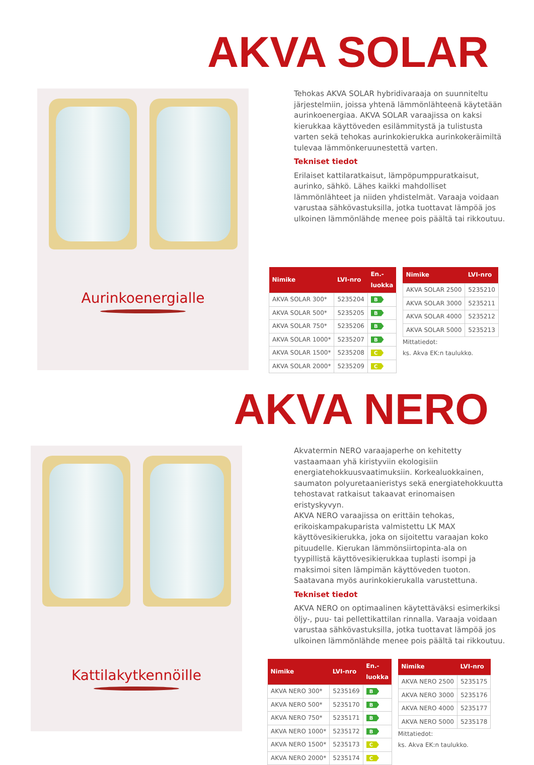AKVA SOLAR
Aurinkoenergialle
Tehokas AKVA SOLAR hybridivaraaja on suunniteltu järjestelmiin, joissa yhtenä lämmönlähteenä käytetään aurinkoenergiaa. AKVA SOLAR varaajissa on kaksi kierukkaa käyttöveden esilämmitystä ja tulistusta varten sekä tehokas aurinkokierukka aurinkokeräimiltä tulevaa lämmönkeruunestettä varten.
Tekniset tiedot
Erilaiset kattilaratkaisut, lämpöpumppuratkaisut, aurinko, sähkö. Lähes kaikki mahdolliset lämmönlähteet ja niiden yhdistelmät. Varaaja voidaan varustaa sähkövastuksilla, jotka tuottavat lämpöä jos ulkoinen lämmönlähde menee pois päältä tai rikkoutuu.
| Nimike | LVI-nro | En.- luokka |
| --- | --- | --- |
| AKVA SOLAR 300* | 5235204 | B |
| AKVA SOLAR 500* | 5235205 | B |
| AKVA SOLAR 750* | 5235206 | B |
| AKVA SOLAR 1000* | 5235207 | B |
| AKVA SOLAR 1500* | 5235208 | C |
| AKVA SOLAR 2000* | 5235209 | C |
| Nimike | LVI-nro |
| --- | --- |
| AKVA SOLAR 2500 | 5235210 |
| AKVA SOLAR 3000 | 5235211 |
| AKVA SOLAR 4000 | 5235212 |
| AKVA SOLAR 5000 | 5235213 |
Mittatiedot:
ks. Akva EK:n taulukko.
AKVA NERO
Kattilakytkennöille
Akvatermin NERO varaajaperhe on kehitetty vastaamaan yhä kiristyviin ekologisiin energiatehokkuusvaatimuksiin. Korkealuokkainen, saumaton polyuretaanieristys sekä energiatehokkuutta tehostavat ratkaisut takaavat erinomaisen eristyskyvyn.
AKVA NERO varaajissa on erittäin tehokas, erikoiskampakuparista valmistettu LK MAX käyttövesikierukka, joka on sijoitettu varaajan koko pituudelle. Kierukan lämmönsiirtopinta-ala on tyypillistä käyttövesikierukkaa tuplasti isompi ja maksimoi siten lämpimän käyttöveden tuoton. Saatavana myös aurinkokierukalla varustettuna.
Tekniset tiedot
AKVA NERO on optimaalinen käytettäväksi esimerkiksi öljy-, puu- tai pellettikattilan rinnalla. Varaaja voidaan varustaa sähkövastuksilla, jotka tuottavat lämpöä jos ulkoinen lämmönlähde menee pois päältä tai rikkoutuu.
| Nimike | LVI-nro | En.- luokka |
| --- | --- | --- |
| AKVA NERO 300* | 5235169 | B |
| AKVA NERO 500* | 5235170 | B |
| AKVA NERO 750* | 5235171 | B |
| AKVA NERO 1000* | 5235172 | B |
| AKVA NERO 1500* | 5235173 | C |
| AKVA NERO 2000* | 5235174 | C |
| Nimike | LVI-nro |
| --- | --- |
| AKVA NERO 2500 | 5235175 |
| AKVA NERO 3000 | 5235176 |
| AKVA NERO 4000 | 5235177 |
| AKVA NERO 5000 | 5235178 |
Mittatiedot:
ks. Akva EK:n taulukko.